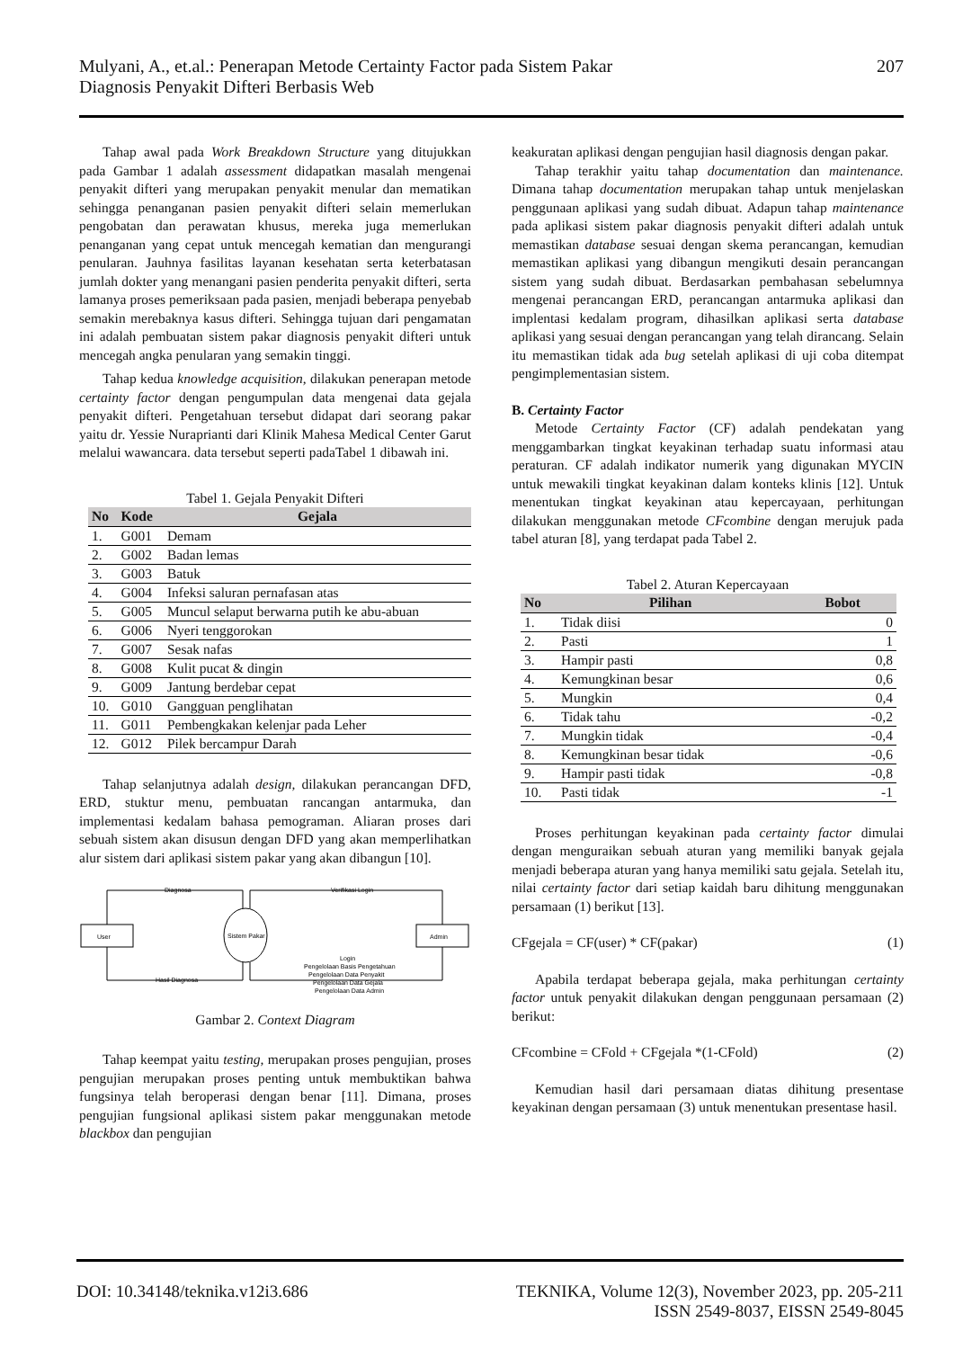Mulyani, A., et.al.: Penerapan Metode Certainty Factor pada Sistem Pakar
Diagnosis Penyakit Difteri Berbasis Web
207
Tahap awal pada Work Breakdown Structure yang ditujukkan pada Gambar 1 adalah assessment didapatkan masalah mengenai penyakit difteri yang merupakan penyakit menular dan mematikan sehingga penanganan pasien penyakit difteri selain memerlukan pengobatan dan perawatan khusus, mereka juga memerlukan penanganan yang cepat untuk mencegah kematian dan mengurangi penularan. Jauhnya fasilitas layanan kesehatan serta keterbatasan jumlah dokter yang menangani pasien penderita penyakit difteri, serta lamanya proses pemeriksaan pada pasien, menjadi beberapa penyebab semakin merebaknya kasus difteri. Sehingga tujuan dari pengamatan ini adalah pembuatan sistem pakar diagnosis penyakit difteri untuk mencegah angka penularan yang semakin tinggi.
Tahap kedua knowledge acquisition, dilakukan penerapan metode certainty factor dengan pengumpulan data mengenai data gejala penyakit difteri. Pengetahuan tersebut didapat dari seorang pakar yaitu dr. Yessie Nuraprianti dari Klinik Mahesa Medical Center Garut melalui wawancara. data tersebut seperti padaTabel 1 dibawah ini.
Tabel 1. Gejala Penyakit Difteri
| No | Kode | Gejala |
| --- | --- | --- |
| 1. | G001 | Demam |
| 2. | G002 | Badan lemas |
| 3. | G003 | Batuk |
| 4. | G004 | Infeksi saluran pernafasan atas |
| 5. | G005 | Muncul selaput berwarna putih ke abu-abuan |
| 6. | G006 | Nyeri tenggorokan |
| 7. | G007 | Sesak nafas |
| 8. | G008 | Kulit pucat & dingin |
| 9. | G009 | Jantung berdebar cepat |
| 10. | G010 | Gangguan penglihatan |
| 11. | G011 | Pembengkakan kelenjar pada Leher |
| 12. | G012 | Pilek bercampur Darah |
Tahap selanjutnya adalah design, dilakukan perancangan DFD, ERD, stuktur menu, pembuatan rancangan antarmuka, dan implementasi kedalam bahasa pemograman. Aliaran proses dari sebuah sistem akan disusun dengan DFD yang akan memperlihatkan alur sistem dari aplikasi sistem pakar yang akan dibangun [10].
User
Sistem Pakar
Admin
Diagnosa
Verifikasi Login
Hasil Diagnosa
Login
Pengelolaan Basis Pengetahuan
Pengelolaan Data Penyakit
Pengelolaan Data Gejala
Pengelolaan Data Admin
Gambar 2. Context Diagram
Tahap keempat yaitu testing, merupakan proses pengujian, proses pengujian merupakan proses penting untuk membuktikan bahwa fungsinya telah beroperasi dengan benar [11]. Dimana, proses pengujian fungsional aplikasi sistem pakar menggunakan metode blackbox dan pengujian
keakuratan aplikasi dengan pengujian hasil diagnosis dengan pakar.
Tahap terakhir yaitu tahap documentation dan maintenance. Dimana tahap documentation merupakan tahap untuk menjelaskan penggunaan aplikasi yang sudah dibuat. Adapun tahap maintenance pada aplikasi sistem pakar diagnosis penyakit difteri adalah untuk memastikan database sesuai dengan skema perancangan, kemudian memastikan aplikasi yang dibangun mengikuti desain perancangan sistem yang sudah dibuat. Berdasarkan pembahasan sebelumnya mengenai perancangan ERD, perancangan antarmuka aplikasi dan implentasi kedalam program, dihasilkan aplikasi serta database aplikasi yang sesuai dengan perancangan yang telah dirancang. Selain itu memastikan tidak ada bug setelah aplikasi di uji coba ditempat pengimplementasian sistem.
B. Certainty Factor
Metode Certainty Factor (CF) adalah pendekatan yang menggambarkan tingkat keyakinan terhadap suatu informasi atau peraturan. CF adalah indikator numerik yang digunakan MYCIN untuk mewakili tingkat keyakinan dalam konteks klinis [12]. Untuk menentukan tingkat keyakinan atau kepercayaan, perhitungan dilakukan menggunakan metode CFcombine dengan merujuk pada tabel aturan [8], yang terdapat pada Tabel 2.
Tabel 2. Aturan Kepercayaan
| No | Pilihan | Bobot |
| --- | --- | --- |
| 1. | Tidak diisi | 0 |
| 2. | Pasti | 1 |
| 3. | Hampir pasti | 0,8 |
| 4. | Kemungkinan besar | 0,6 |
| 5. | Mungkin | 0,4 |
| 6. | Tidak tahu | -0,2 |
| 7. | Mungkin tidak | -0,4 |
| 8. | Kemungkinan besar tidak | -0,6 |
| 9. | Hampir pasti tidak | -0,8 |
| 10. | Pasti tidak | -1 |
Proses perhitungan keyakinan pada certainty factor dimulai dengan menguraikan sebuah aturan yang memiliki banyak gejala menjadi beberapa aturan yang hanya memiliki satu gejala. Setelah itu, nilai certainty factor dari setiap kaidah baru dihitung menggunakan persamaan (1) berikut [13].
CFgejala = CF(user) * CF(pakar) (1)
Apabila terdapat beberapa gejala, maka perhitungan certainty factor untuk penyakit dilakukan dengan penggunaan persamaan (2) berikut:
CFcombine = CFold + CFgejala *(1-CFold) (2)
Kemudian hasil dari persamaan diatas dihitung presentase keyakinan dengan persamaan (3) untuk menentukan presentase hasil.
DOI: 10.34148/teknika.v12i3.686
TEKNIKA, Volume 12(3), November 2023, pp. 205-211
ISSN 2549-8037, EISSN 2549-8045